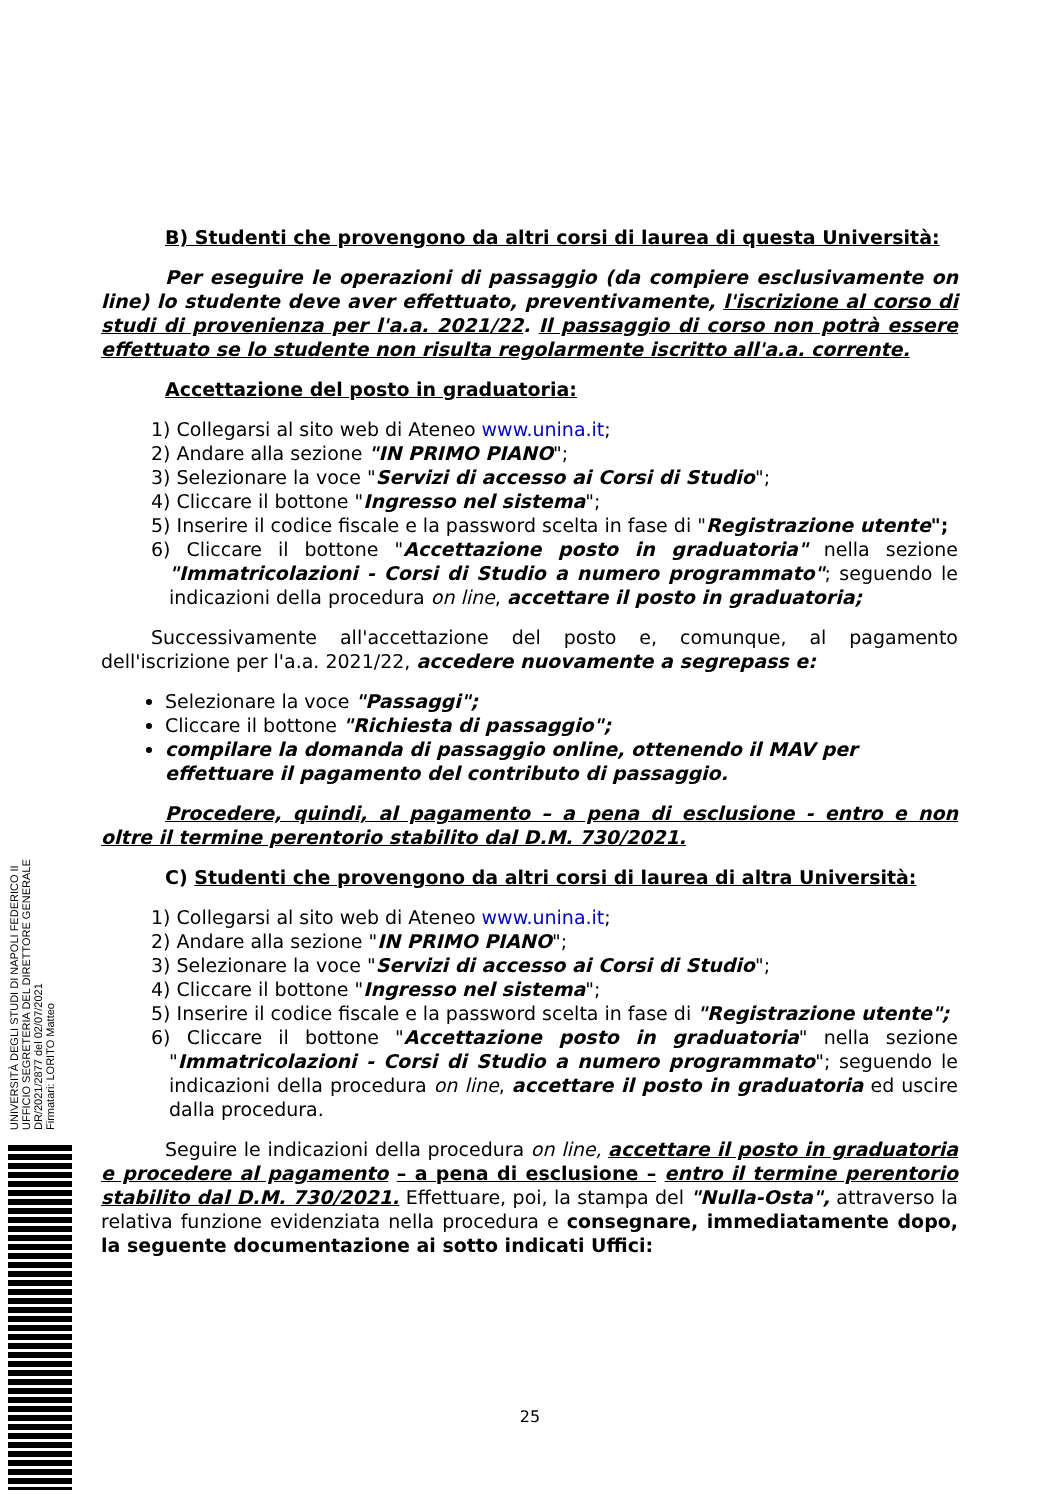B) Studenti che provengono da altri corsi di laurea di questa Università:
Per eseguire le operazioni di passaggio (da compiere esclusivamente on line) lo studente deve aver effettuato, preventivamente, l'iscrizione al corso di studi di provenienza per l'a.a. 2021/22. Il passaggio di corso non potrà essere effettuato se lo studente non risulta regolarmente iscritto all'a.a. corrente.
Accettazione del posto in graduatoria:
1) Collegarsi al sito web di Ateneo www.unina.it;
2) Andare alla sezione "IN PRIMO PIANO";
3) Selezionare la voce "Servizi di accesso ai Corsi di Studio";
4) Cliccare il bottone "Ingresso nel sistema";
5) Inserire il codice fiscale e la password scelta in fase di "Registrazione utente";
6) Cliccare il bottone "Accettazione posto in graduatoria" nella sezione "Immatricolazioni - Corsi di Studio a numero programmato"; seguendo le indicazioni della procedura on line, accettare il posto in graduatoria;
Successivamente all'accettazione del posto e, comunque, al pagamento dell'iscrizione per l'a.a. 2021/22, accedere nuovamente a segrepass e:
Selezionare la voce "Passaggi";
Cliccare il bottone "Richiesta di passaggio";
compilare la domanda di passaggio online, ottenendo il MAV per effettuare il pagamento del contributo di passaggio.
Procedere, quindi, al pagamento – a pena di esclusione - entro e non oltre il termine perentorio stabilito dal D.M. 730/2021.
C) Studenti che provengono da altri corsi di laurea di altra Università:
1) Collegarsi al sito web di Ateneo www.unina.it;
2) Andare alla sezione "IN PRIMO PIANO";
3) Selezionare la voce "Servizi di accesso ai Corsi di Studio";
4) Cliccare il bottone "Ingresso nel sistema";
5) Inserire il codice fiscale e la password scelta in fase di "Registrazione utente";
6) Cliccare il bottone "Accettazione posto in graduatoria" nella sezione "Immatricolazioni - Corsi di Studio a numero programmato"; seguendo le indicazioni della procedura on line, accettare il posto in graduatoria ed uscire dalla procedura.
Seguire le indicazioni della procedura on line, accettare il posto in graduatoria e procedere al pagamento – a pena di esclusione – entro il termine perentorio stabilito dal D.M. 730/2021. Effettuare, poi, la stampa del "Nulla-Osta", attraverso la relativa funzione evidenziata nella procedura e consegnare, immediatamente dopo, la seguente documentazione ai sotto indicati Uffici:
UNIVERSITÀ DEGLI STUDI DI NAPOLI FEDERICO II
UFFICIO SEGRETERIA DEL DIRETTORE GENERALE
DR/2021/2877 del 02/07/2021
Firmatari: LORITO Matteo
25